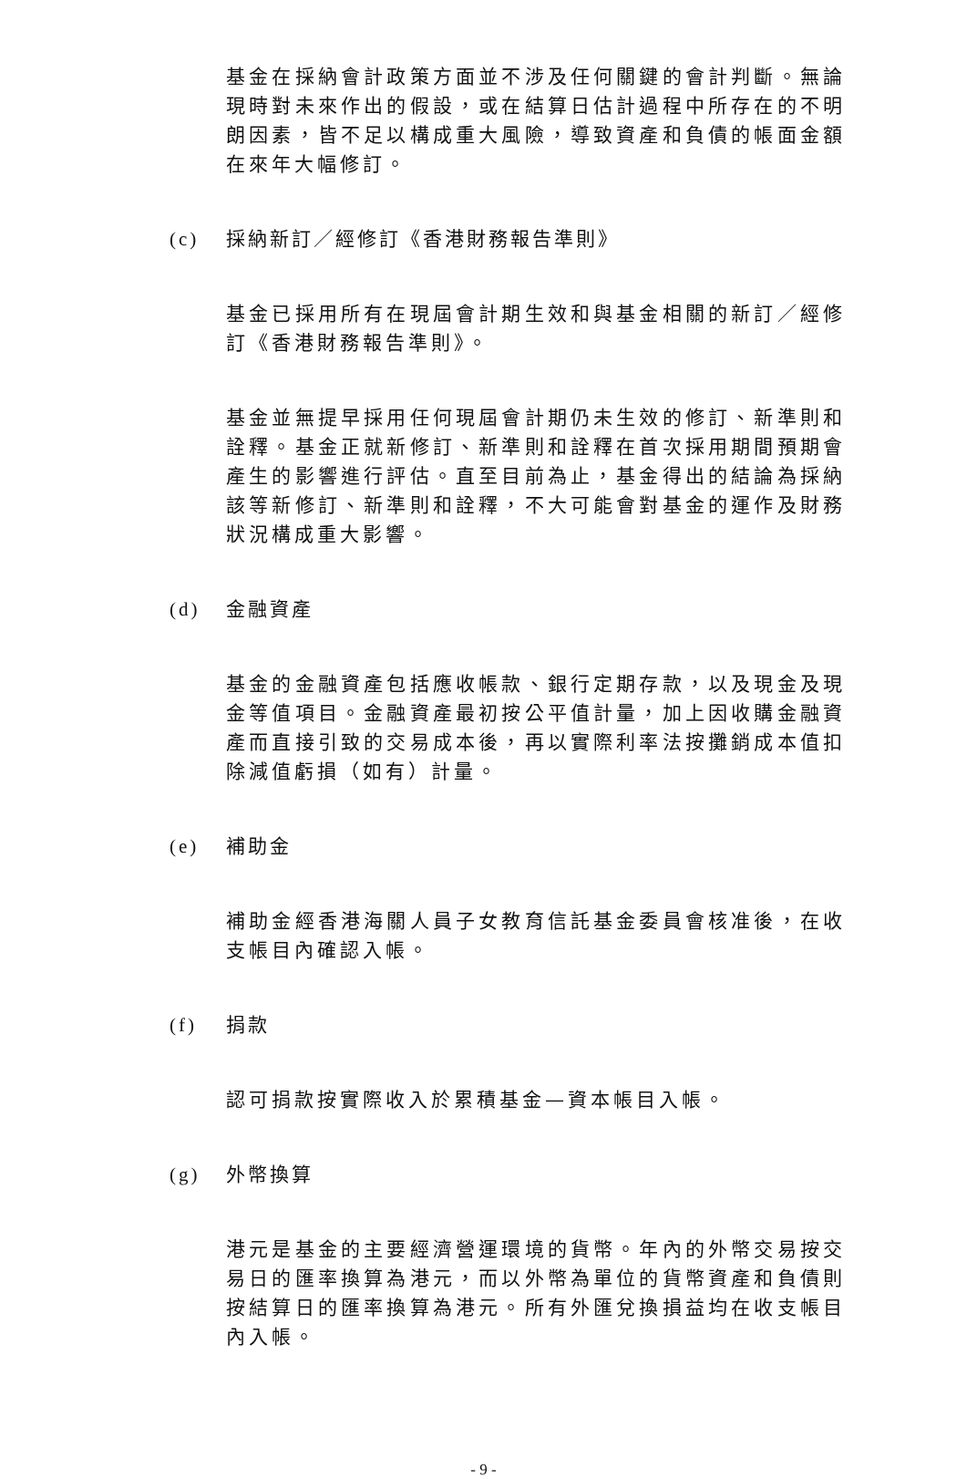基金在採納會計政策方面並不涉及任何關鍵的會計判斷。無論現時對未來作出的假設，或在結算日估計過程中所存在的不明朗因素，皆不足以構成重大風險，導致資產和負債的帳面金額在來年大幅修訂。
(c) 採納新訂／經修訂《香港財務報告準則》
基金已採用所有在現屆會計期生效和與基金相關的新訂／經修訂《香港財務報告準則》。
基金並無提早採用任何現屆會計期仍未生效的修訂、新準則和詮釋。基金正就新修訂、新準則和詮釋在首次採用期間預期會產生的影響進行評估。直至目前為止，基金得出的結論為採納該等新修訂、新準則和詮釋，不大可能會對基金的運作及財務狀況構成重大影響。
(d) 金融資產
基金的金融資產包括應收帳款、銀行定期存款，以及現金及現金等值項目。金融資產最初按公平值計量，加上因收購金融資產而直接引致的交易成本後，再以實際利率法按攤銷成本值扣除減值虧損（如有）計量。
(e) 補助金
補助金經香港海關人員子女教育信託基金委員會核准後，在收支帳目內確認入帳。
(f) 捐款
認可捐款按實際收入於累積基金—資本帳目入帳。
(g) 外幣換算
港元是基金的主要經濟營運環境的貨幣。年內的外幣交易按交易日的匯率換算為港元，而以外幣為單位的貨幣資產和負債則按結算日的匯率換算為港元。所有外匯兌換損益均在收支帳目內入帳。
- 9 -